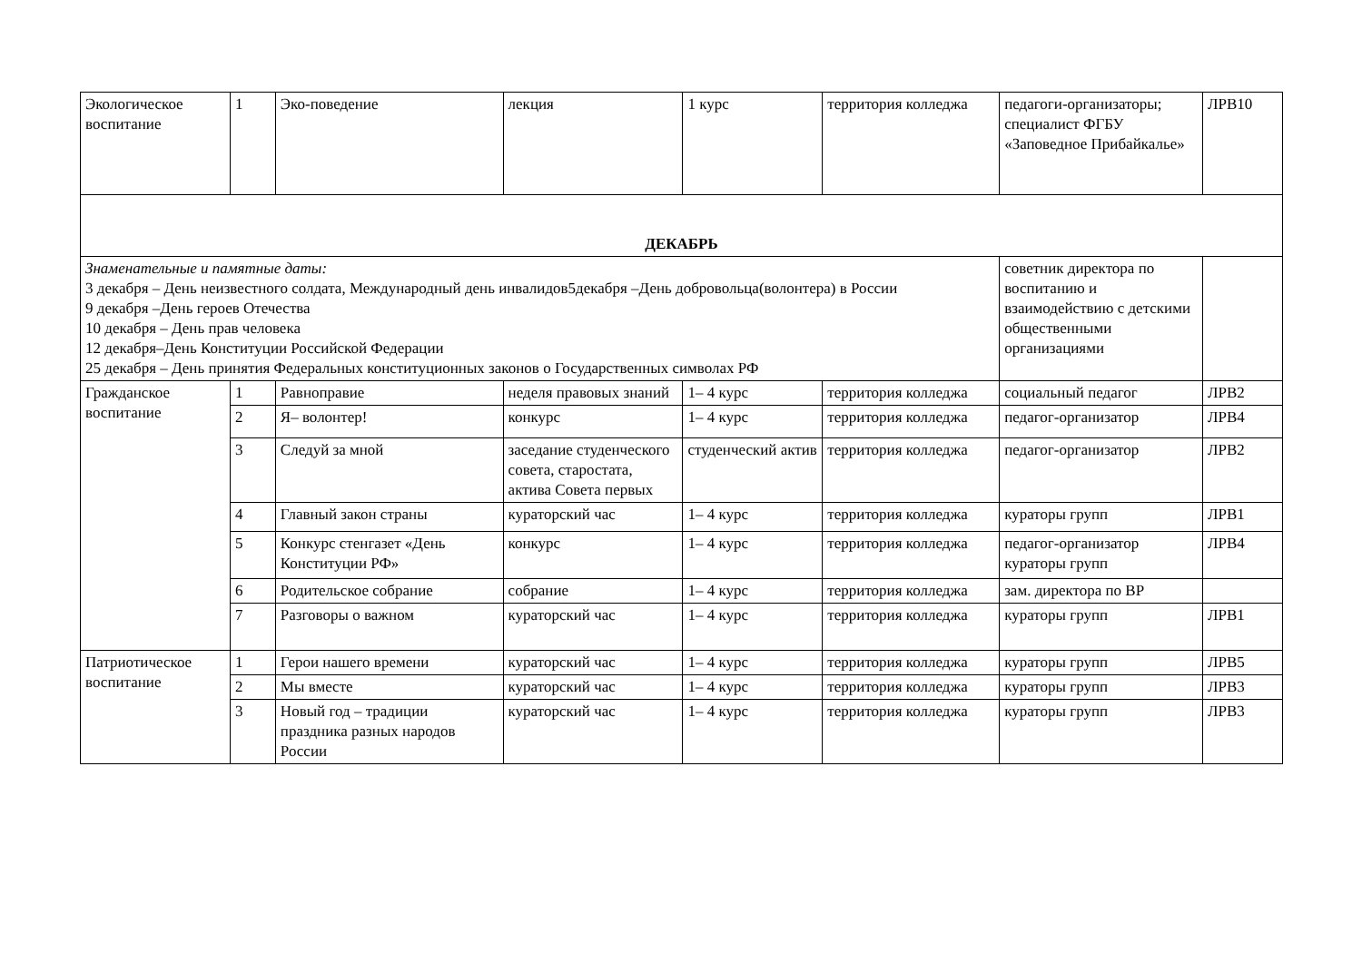| Экологическое воспитание | 1 | Эко-поведение | лекция | 1 курс | территория колледжа | педагоги-организаторы; специалист ФГБУ «Заповедное Прибайкалье» | ЛРВ10 |
| ДЕКАБРЬ | | | | | | | |
| Знаменательные и памятные даты: 3 декабря – День неизвестного солдата, Международный день инвалидов5декабря –День добровольца(волонтера) в России 9 декабря –День героев Отечества 10 декабря – День прав человека 12 декабря–День Конституции Российской Федерации 25 декабря – День принятия Федеральных конституционных законов о Государственных символах РФ | | | | | | советник директора по воспитанию и взаимодействию с детскими общественными организациями | |
| Гражданское воспитание | 1 | Равноправие | неделя правовых знаний | 1– 4 курс | территория колледжа | социальный педагог | ЛРВ2 |
| | 2 | Я– волонтер! | конкурс | 1– 4 курс | территория колледжа | педагог-организатор | ЛРВ4 |
| | 3 | Следуй за мной | заседание студенческого совета, старостата, актива Совета первых | студенческий актив | территория колледжа | педагог-организатор | ЛРВ2 |
| | 4 | Главный закон страны | кураторский час | 1– 4 курс | территория колледжа | кураторы групп | ЛРВ1 |
| | 5 | Конкурс стенгазет «День Конституции РФ» | конкурс | 1– 4 курс | территория колледжа | педагог-организатор кураторы групп | ЛРВ4 |
| | 6 | Родительское собрание | собрание | 1– 4 курс | территория колледжа | зам. директора по ВР | |
| | 7 | Разговоры о важном | кураторский час | 1– 4 курс | территория колледжа | кураторы групп | ЛРВ1 |
| Патриотическое воспитание | 1 | Герои нашего времени | кураторский час | 1– 4 курс | территория колледжа | кураторы групп | ЛРВ5 |
| | 2 | Мы вместе | кураторский час | 1– 4 курс | территория колледжа | кураторы групп | ЛРВ3 |
| | 3 | Новый год – традиции праздника разных народов России | кураторский час | 1– 4 курс | территория колледжа | кураторы групп | ЛРВ3 |